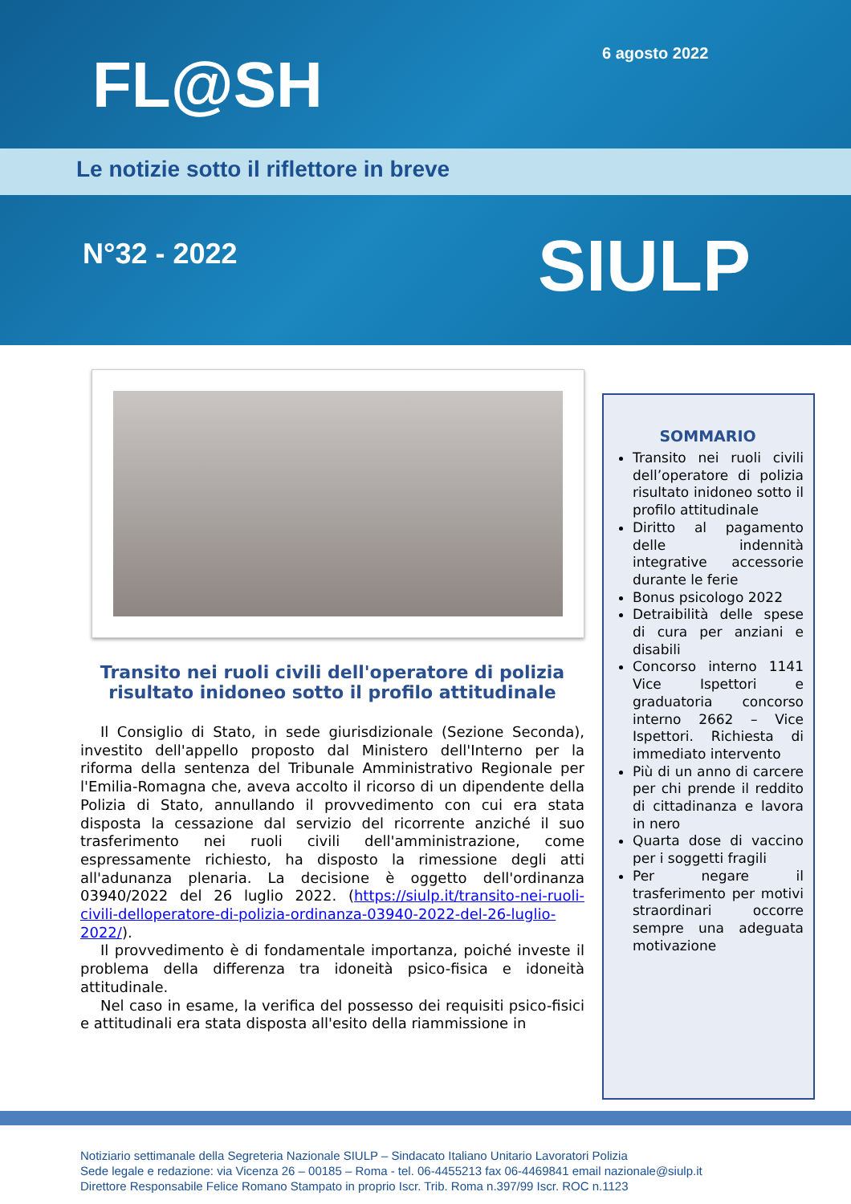6 agosto 2022
FL@SH
Le notizie sotto il riflettore in breve
N°32 - 2022 SIULP
Transito nei ruoli civili dell'operatore di polizia risultato inidoneo sotto il profilo attitudinale
Il Consiglio di Stato, in sede giurisdizionale (Sezione Seconda), investito dell'appello proposto dal Ministero dell'Interno per la riforma della sentenza del Tribunale Amministrativo Regionale per l'Emilia-Romagna che, aveva accolto il ricorso di un dipendente della Polizia di Stato, annullando il provvedimento con cui era stata disposta la cessazione dal servizio del ricorrente anziché il suo trasferimento nei ruoli civili dell'amministrazione, come espressamente richiesto, ha disposto la rimessione degli atti all'adunanza plenaria. La decisione è oggetto dell'ordinanza 03940/2022 del 26 luglio 2022. (https://siulp.it/transito-nei-ruoli-civili-delloperatore-di-polizia-ordinanza-03940-2022-del-26-luglio-2022/).
Il provvedimento è di fondamentale importanza, poiché investe il problema della differenza tra idoneità psico-fisica e idoneità attitudinale.
Nel caso in esame, la verifica del possesso dei requisiti psico-fisici e attitudinali era stata disposta all'esito della riammissione in
SOMMARIO
Transito nei ruoli civili dell’operatore di polizia risultato inidoneo sotto il profilo attitudinale
Diritto al pagamento delle indennità integrative accessorie durante le ferie
Bonus psicologo 2022
Detraibilità delle spese di cura per anziani e disabili
Concorso interno 1141 Vice Ispettori e graduatoria concorso interno 2662 – Vice Ispettori. Richiesta di immediato intervento
Più di un anno di carcere per chi prende il reddito di cittadinanza e lavora in nero
Quarta dose di vaccino per i soggetti fragili
Per negare il trasferimento per motivi straordinari occorre sempre una adeguata motivazione
Notiziario settimanale della Segreteria Nazionale SIULP – Sindacato Italiano Unitario Lavoratori Polizia
Sede legale e redazione: via Vicenza 26 – 00185 – Roma - tel. 06-4455213 fax 06-4469841 email nazionale@siulp.it
Direttore Responsabile Felice Romano Stampato in proprio Iscr. Trib. Roma n.397/99 Iscr. ROC n.1123